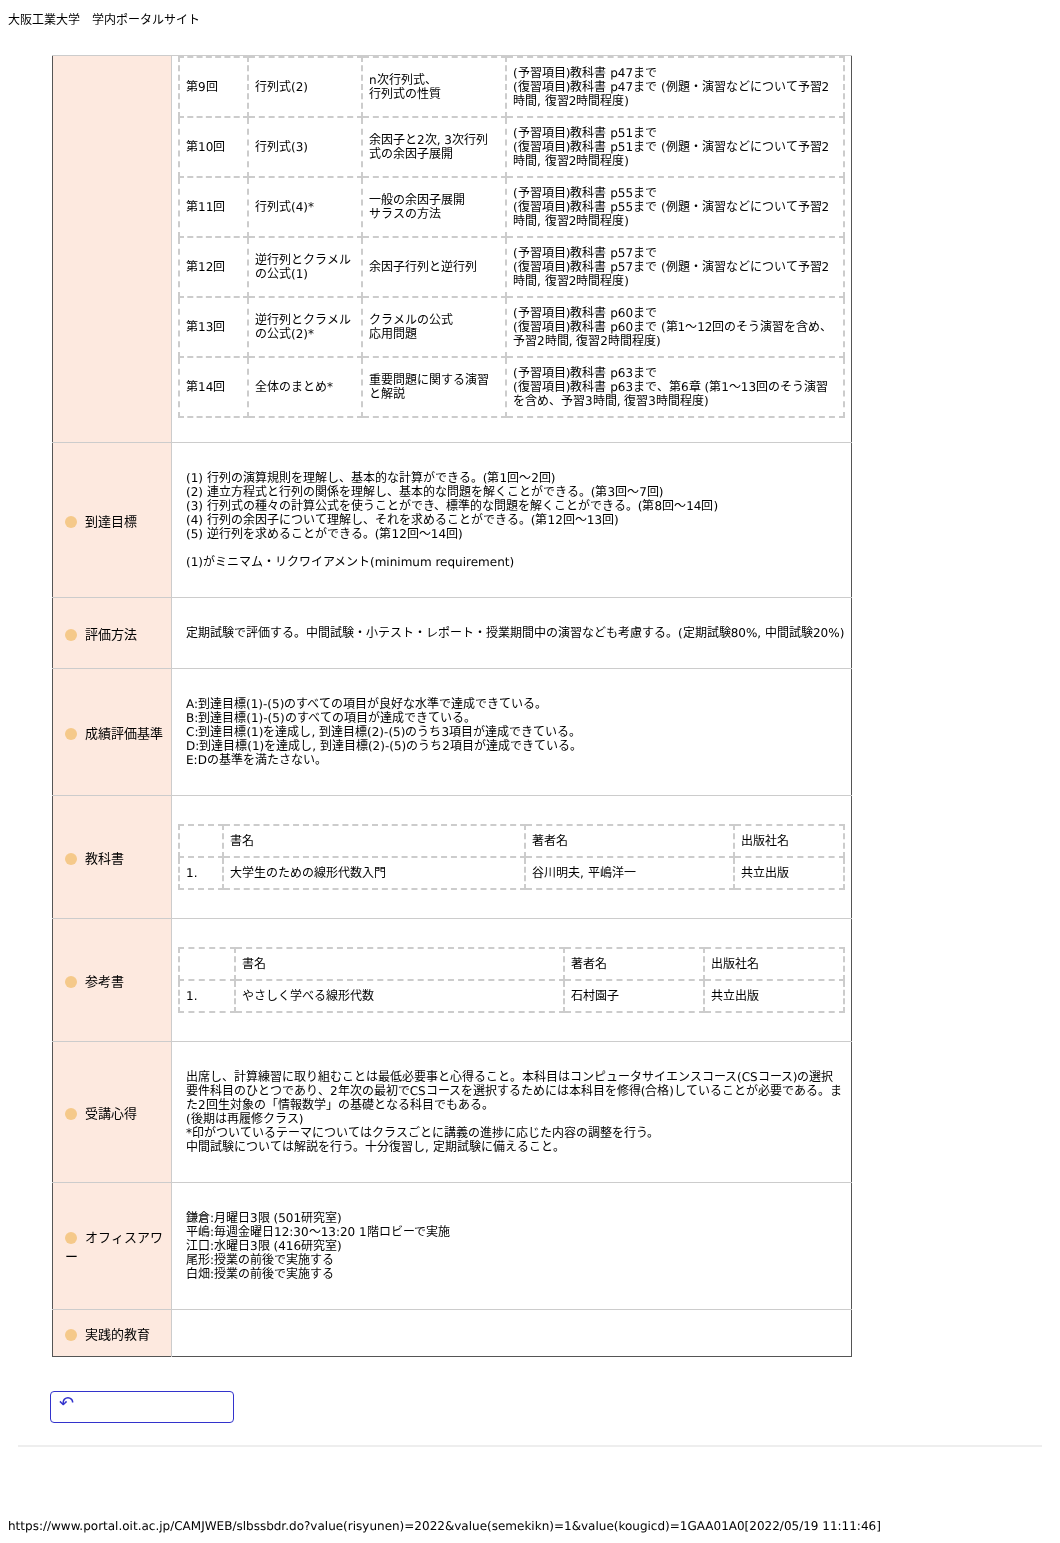大阪工業大学　学内ポータルサイト
| | / 第9回 / 行列式(2) / n次行列式、 行列式の性質 / (予習項目)教科書 p47まで (復習項目)教科書 p47まで (例題・演習などについて予習2時間, 復習2時間程度) / / 第10回 / 行列式(3) / 余因子と2次, 3次行列式の余因子展開 / (予習項目)教科書 p51まで (復習項目)教科書 p51まで (例題・演習などについて予習2時間, 復習2時間程度) / / 第11回 / 行列式(4)* / 一般の余因子展開 サラスの方法 / (予習項目)教科書 p55まで (復習項目)教科書 p55まで (例題・演習などについて予習2時間, 復習2時間程度) / / 第12回 / 逆行列とクラメルの公式(1) / 余因子行列と逆行列 / (予習項目)教科書 p57まで (復習項目)教科書 p57まで (例題・演習などについて予習2時間, 復習2時間程度) / / 第13回 / 逆行列とクラメルの公式(2)* / クラメルの公式 応用問題 / (予習項目)教科書 p60まで (復習項目)教科書 p60まで (第1～12回のそう演習を含め、予習2時間, 復習2時間程度) / / 第14回 / 全体のまとめ* / 重要問題に関する演習と解説 / (予習項目)教科書 p63まで (復習項目)教科書 p63まで、第6章 (第1～13回のそう演習を含め、予習3時間, 復習3時間程度) / |
| 到達目標 | (1) 行列の演算規則を理解し、基本的な計算ができる。(第1回～2回) (2) 連立方程式と行列の関係を理解し、基本的な問題を解くことができる。(第3回～7回) (3) 行列式の種々の計算公式を使うことができ、標準的な問題を解くことができる。(第8回～14回) (4) 行列の余因子について理解し、それを求めることができる。(第12回～13回) (5) 逆行列を求めることができる。(第12回～14回) (1)がミニマム・リクワイアメント(minimum requirement) |
| 評価方法 | 定期試験で評価する。中間試験・小テスト・レポート・授業期間中の演習なども考慮する。(定期試験80%, 中間試験20%) |
| 成績評価基準 | A:到達目標(1)-(5)のすべての項目が良好な水準で達成できている。 B:到達目標(1)-(5)のすべての項目が達成できている。 C:到達目標(1)を達成し, 到達目標(2)-(5)のうち3項目が達成できている。 D:到達目標(1)を達成し, 到達目標(2)-(5)のうち2項目が達成できている。 E:Dの基準を満たさない。 |
| 教科書 | / / 書名 / 著者名 / 出版社名 / / 1. / 大学生のための線形代数入門 / 谷川明夫, 平嶋洋一 / 共立出版 / |
| 参考書 | / / 書名 / 著者名 / 出版社名 / / 1. / やさしく学べる線形代数 / 石村園子 / 共立出版 / |
| 受講心得 | 出席し、計算練習に取り組むことは最低必要事と心得ること。本科目はコンピュータサイエンスコース(CSコース)の選択要件科目のひとつであり、2年次の最初でCSコースを選択するためには本科目を修得(合格)していることが必要である。また2回生対象の「情報数学」の基礎となる科目でもある。 (後期は再履修クラス) *印がついているテーマについてはクラスごとに講義の進捗に応じた内容の調整を行う。 中間試験については解説を行う。十分復習し, 定期試験に備えること。 |
| オフィスアワー | 鎌倉:月曜日3限 (501研究室) 平嶋:毎週金曜日12:30～13:20 1階ロビーで実施 江口:水曜日3限 (416研究室) 尾形:授業の前後で実施する 白畑:授業の前後で実施する |
| 実践的教育 | |
↶
https://www.portal.oit.ac.jp/CAMJWEB/slbssbdr.do?value(risyunen)=2022&value(semekikn)=1&value(kougicd)=1GAA01A0[2022/05/19 11:11:46]